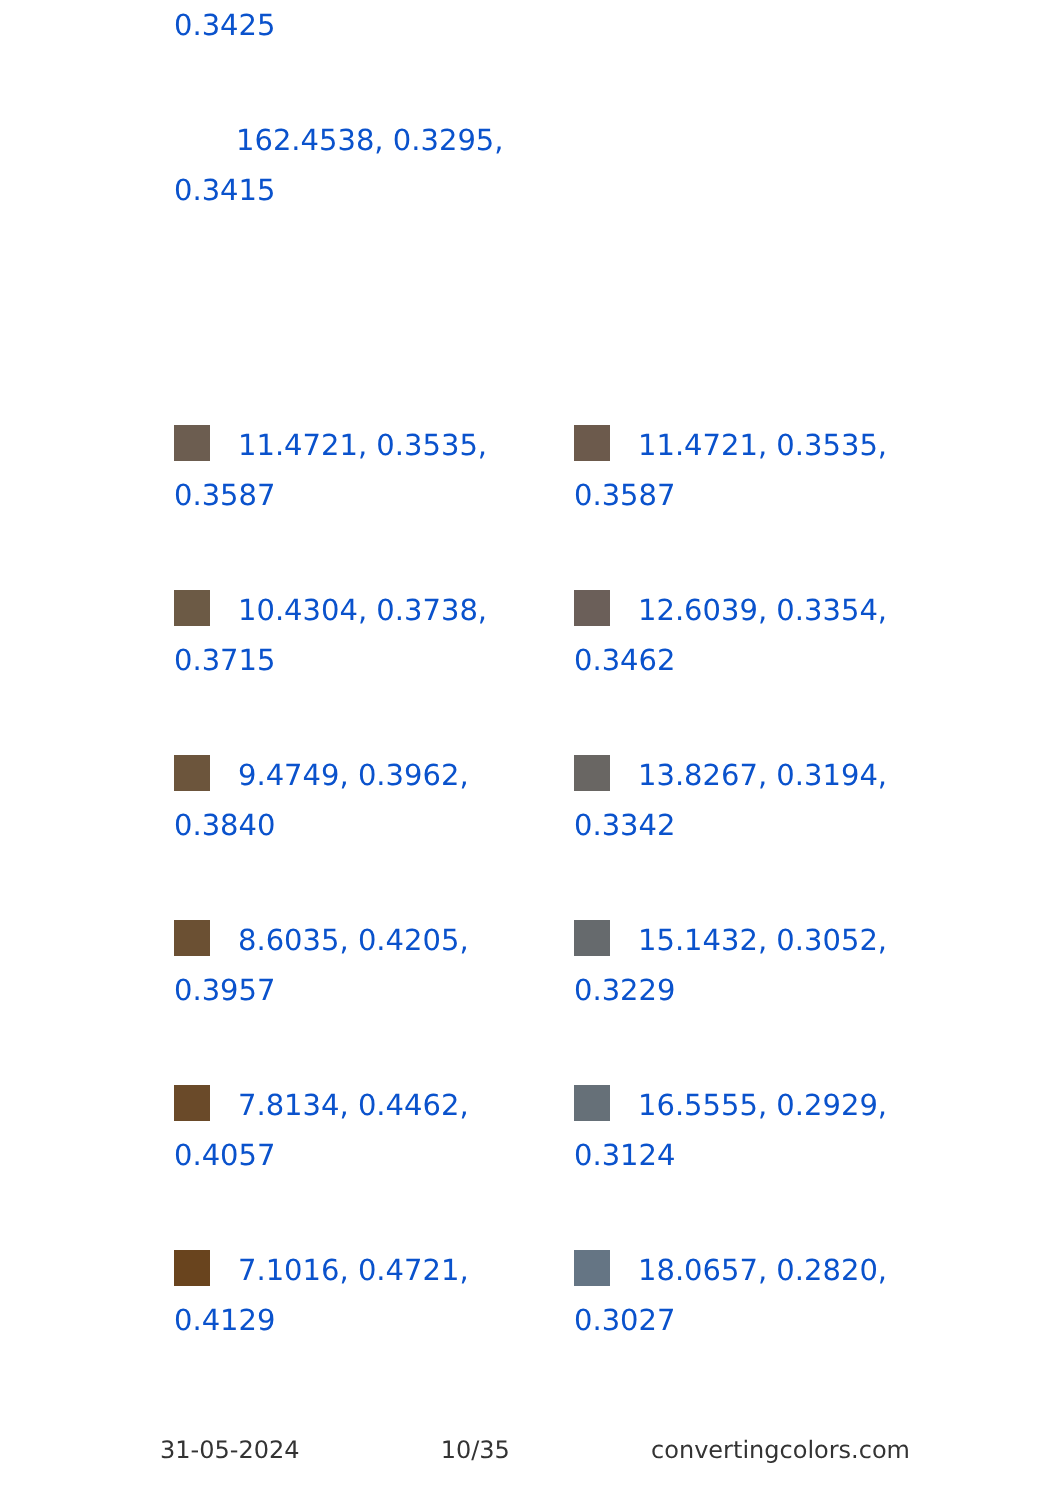0.3425
162.4538, 0.3295, 0.3415
11.4721, 0.3535, 0.3587
11.4721, 0.3535, 0.3587
10.4304, 0.3738, 0.3715
12.6039, 0.3354, 0.3462
9.4749, 0.3962, 0.3840
13.8267, 0.3194, 0.3342
8.6035, 0.4205, 0.3957
15.1432, 0.3052, 0.3229
7.8134, 0.4462, 0.4057
16.5555, 0.2929, 0.3124
7.1016, 0.4721, 0.4129
18.0657, 0.2820, 0.3027
31-05-2024 10/35 convertingcolors.com